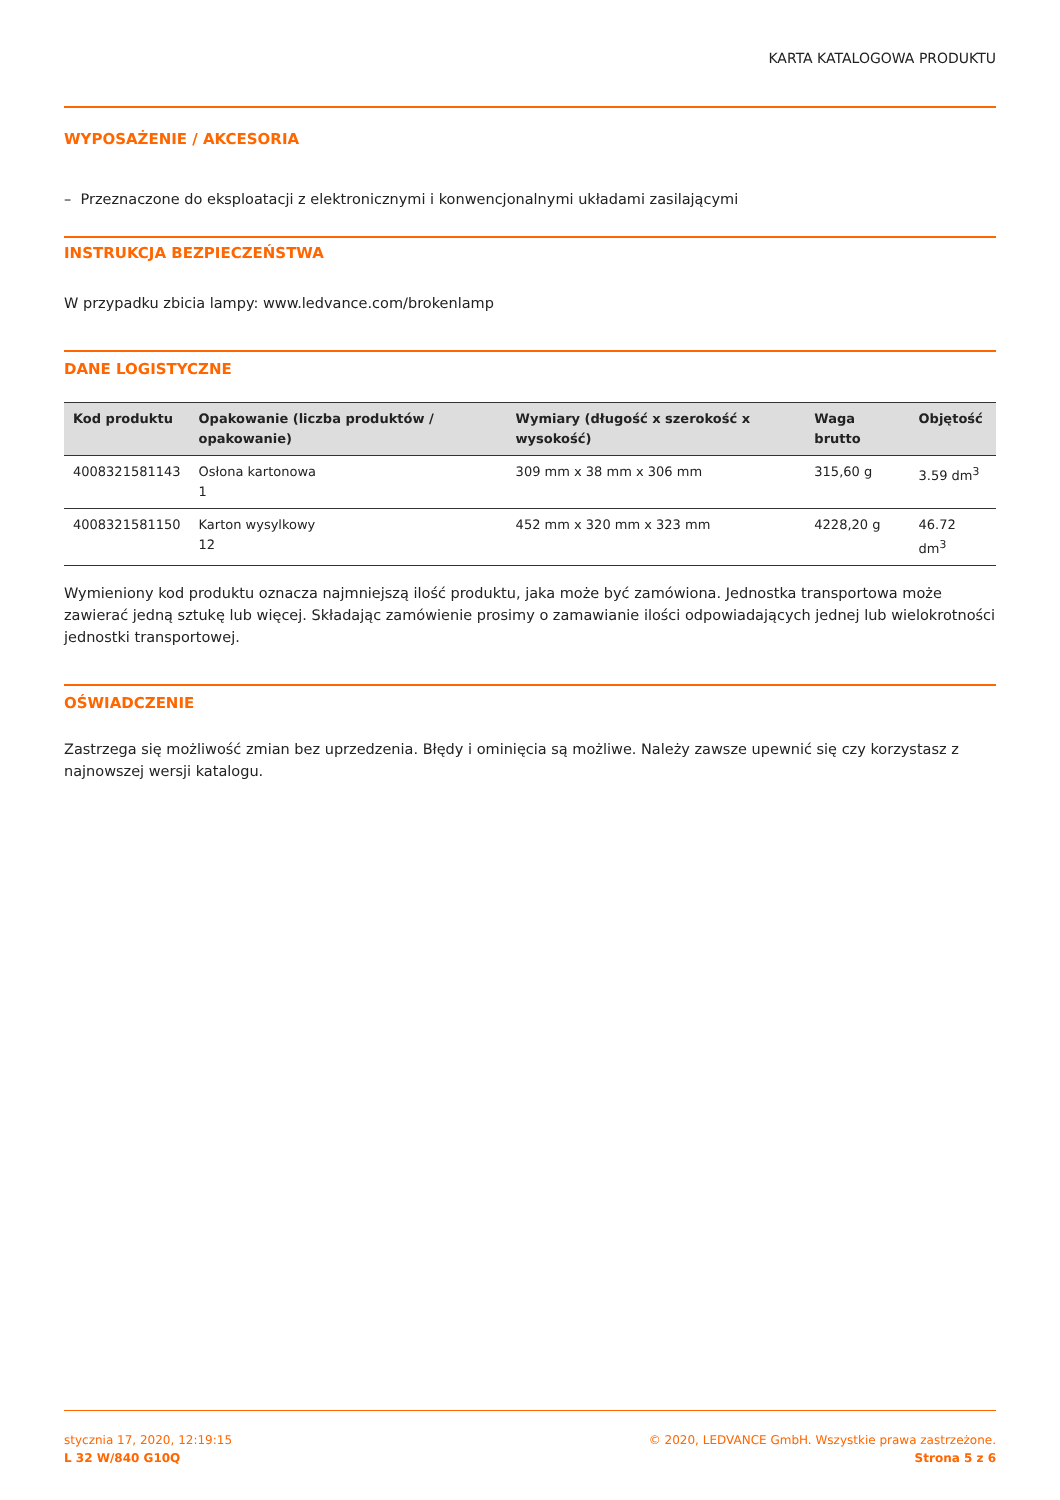KARTA KATALOGOWA PRODUKTU
WYPOSAŻENIE / AKCESORIA
– Przeznaczone do eksploatacji z elektronicznymi i konwencjonalnymi układami zasilającymi
INSTRUKCJA BEZPIECZEŃSTWA
W przypadku zbicia lampy: www.ledvance.com/brokenlamp
DANE LOGISTYCZNE
| Kod produktu | Opakowanie (liczba produktów / opakowanie) | Wymiary (długość x szerokość x wysokość) | Waga brutto | Objętość |
| --- | --- | --- | --- | --- |
| 4008321581143 | Osłona kartonowa 1 | 309 mm x 38 mm x 306 mm | 315,60 g | 3.59 dm<sup>3</sup> |
| 4008321581150 | Karton wysylkowy 12 | 452 mm x 320 mm x 323 mm | 4228,20 g | 46.72 dm<sup>3</sup> |
Wymieniony kod produktu oznacza najmniejszą ilość produktu, jaka może być zamówiona. Jednostka transportowa może zawierać jedną sztukę lub więcej. Składając zamówienie prosimy o zamawianie ilości odpowiadających jednej lub wielokrotności jednostki transportowej.
OŚWIADCZENIE
Zastrzega się możliwość zmian bez uprzedzenia. Błędy i ominięcia są możliwe. Należy zawsze upewnić się czy korzystasz z najnowszej wersji katalogu.
stycznia 17, 2020, 12:19:15
L 32 W/840 G10Q
© 2020, LEDVANCE GmbH. Wszystkie prawa zastrzeżone.
Strona 5 z 6